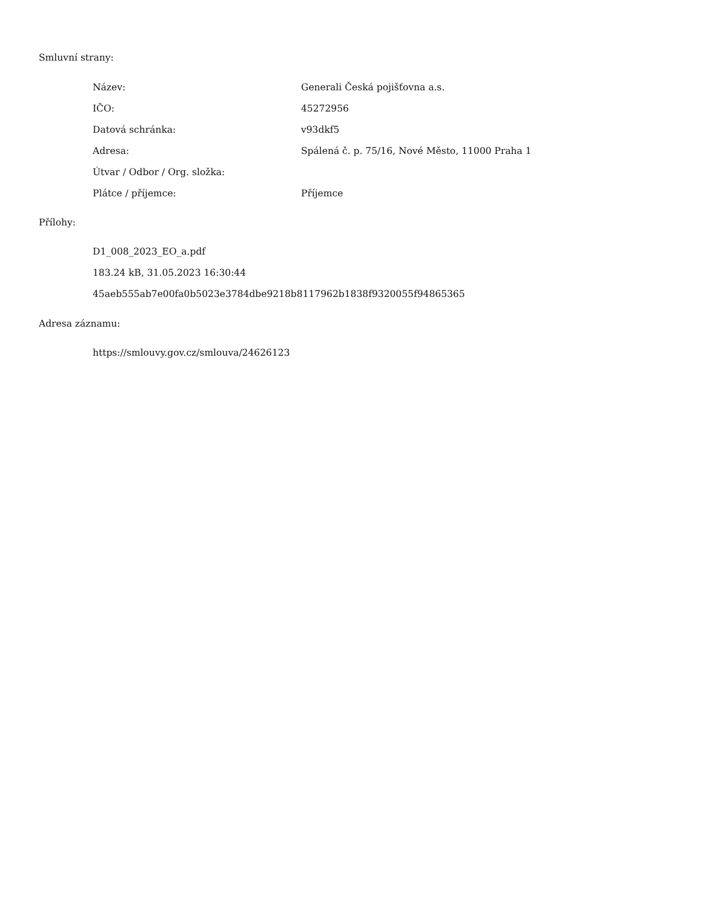Smluvní strany:
| Název: | Generali Česká pojišťovna a.s. |
| IČO: | 45272956 |
| Datová schránka: | v93dkf5 |
| Adresa: | Spálená č. p. 75/16, Nové Město, 11000 Praha 1 |
| Útvar / Odbor / Org. složka: | |
| Plátce / příjemce: | Příjemce |
Přílohy:
D1_008_2023_EO_a.pdf
183.24 kB, 31.05.2023 16:30:44
45aeb555ab7e00fa0b5023e3784dbe9218b8117962b1838f9320055f94865365
Adresa záznamu:
https://smlouvy.gov.cz/smlouva/24626123